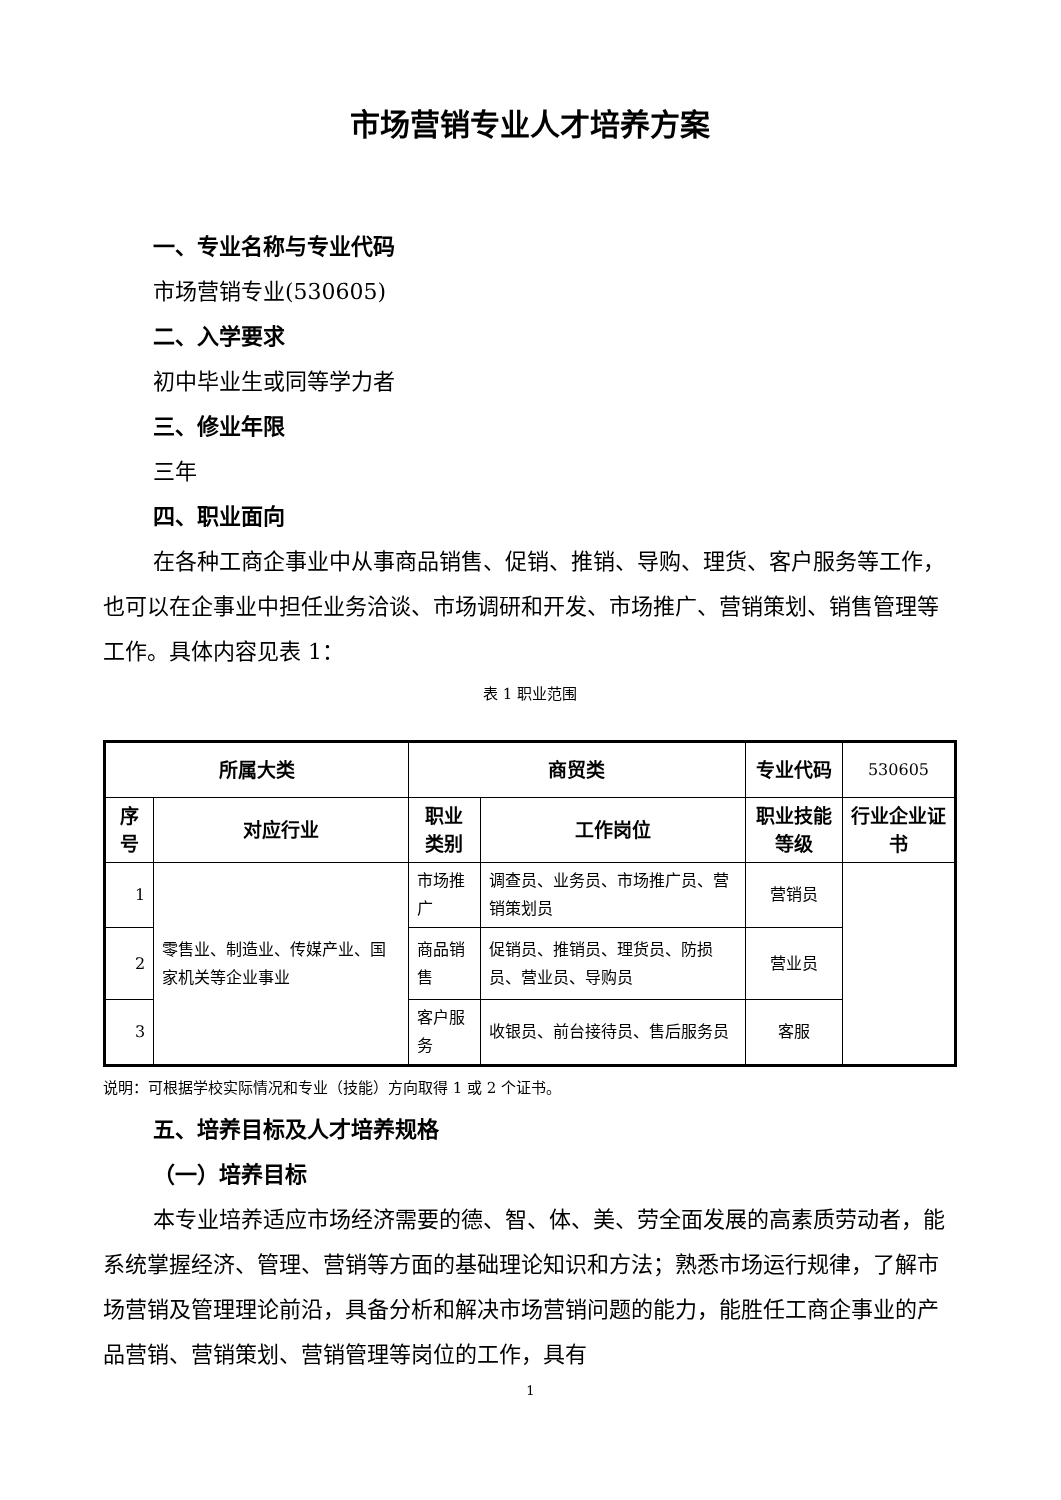市场营销专业人才培养方案
一、专业名称与专业代码
市场营销专业(530605)
二、入学要求
初中毕业生或同等学力者
三、修业年限
三年
四、职业面向
在各种工商企事业中从事商品销售、促销、推销、导购、理货、客户服务等工作，也可以在企事业中担任业务洽谈、市场调研和开发、市场推广、营销策划、销售管理等工作。具体内容见表 1：
表 1 职业范围
| 所属大类 | | 商贸类 | | 专业代码 | 530605 |
| 序号 | 对应行业 | 职业类别 | 工作岗位 | 职业技能等级 | 行业企业证书 |
| 1 | 零售业、制造业、传媒产业、国家机关等企业事业 | 市场推广 | 调查员、业务员、市场推广员、营销策划员 | 营销员 | |
| 2 | | 商品销售 | 促销员、推销员、理货员、防损员、营业员、导购员 | 营业员 | |
| 3 | | 客户服务 | 收银员、前台接待员、售后服务员 | 客服 | |
说明：可根据学校实际情况和专业（技能）方向取得 1 或 2 个证书。
五、培养目标及人才培养规格
（一）培养目标
本专业培养适应市场经济需要的德、智、体、美、劳全面发展的高素质劳动者，能系统掌握经济、管理、营销等方面的基础理论知识和方法；熟悉市场运行规律，了解市场营销及管理理论前沿，具备分析和解决市场营销问题的能力，能胜任工商企事业的产品营销、营销策划、营销管理等岗位的工作，具有
1